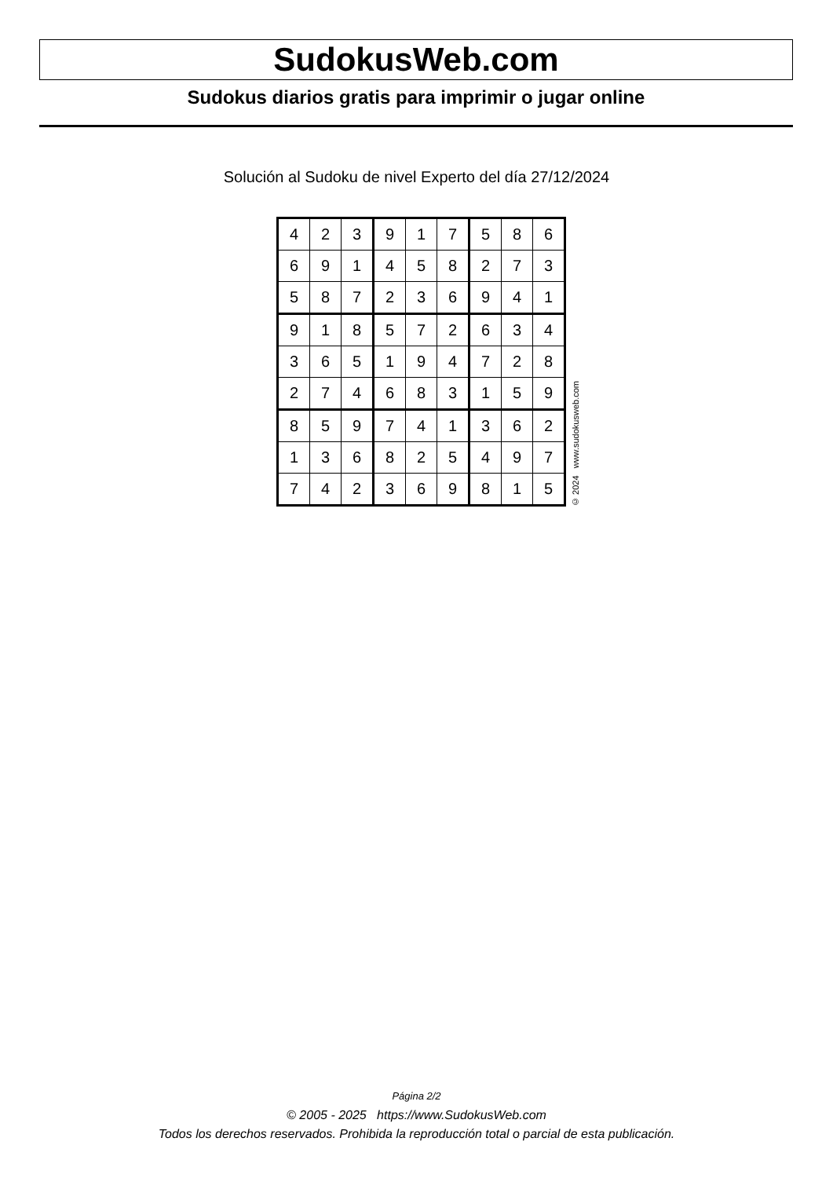SudokusWeb.com
Sudokus diarios gratis para imprimir o jugar online
Solución al Sudoku de nivel Experto del día 27/12/2024
| 4 | 2 | 3 | 9 | 1 | 7 | 5 | 8 | 6 |
| 6 | 9 | 1 | 4 | 5 | 8 | 2 | 7 | 3 |
| 5 | 8 | 7 | 2 | 3 | 6 | 9 | 4 | 1 |
| 9 | 1 | 8 | 5 | 7 | 2 | 6 | 3 | 4 |
| 3 | 6 | 5 | 1 | 9 | 4 | 7 | 2 | 8 |
| 2 | 7 | 4 | 6 | 8 | 3 | 1 | 5 | 9 |
| 8 | 5 | 9 | 7 | 4 | 1 | 3 | 6 | 2 |
| 1 | 3 | 6 | 8 | 2 | 5 | 4 | 9 | 7 |
| 7 | 4 | 2 | 3 | 6 | 9 | 8 | 1 | 5 |
© 2024 www.sudokusweb.com
Página 2/2
© 2005 - 2025 https://www.SudokusWeb.com
Todos los derechos reservados. Prohibida la reproducción total o parcial de esta publicación.